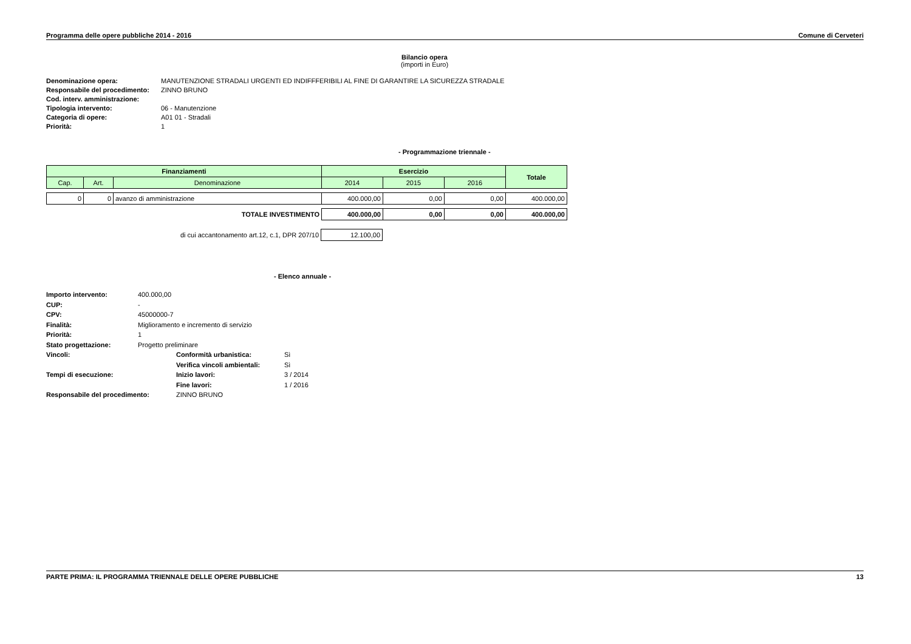Programma delle opere pubbliche 2014 - 2016 Comune di Cerveteri
Bilancio opera
(importi in Euro)
Denominazione opera: MANUTENZIONE STRADALI URGENTI ED INDIFFFERIBILI AL FINE DI GARANTIRE LA SICUREZZA STRADALE Responsabile del procedimento: ZINNO BRUNO Cod. interv. amministrazione: Tipologia intervento: 06 - Manutenzione Categoria di opere: A01 01 - Stradali Priorità: 1
- Programmazione triennale -
| Finanziamenti | | | Esercizio | | | Totale |
| --- | --- | --- | --- | --- | --- | --- |
| Cap. | Art. | Denominazione | 2014 | 2015 | 2016 | |
| 0 | 0 | avanzo di amministrazione | 400.000,00 | 0,00 | 0,00 | 400.000,00 |
| TOTALE INVESTIMENTO | 400.000,00 | 0,00 | 0,00 | 400.000,00 |
| di cui accantonamento art.12, c.1, DPR 207/10 | 12.100,00 |
- Elenco annuale -
Importo intervento: 400.000,00 CUP: - CPV: 45000000-7 Finalità: Miglioramento e incremento di servizio Priorità: 1 Stato progettazione: Progetto preliminare Vincoli: Conformità urbanistica: Sì Verifica vincoli ambientali: Sì Tempi di esecuzione: Inizio lavori: 3 / 2014 Fine lavori: 1 / 2016 Responsabile del procedimento: ZINNO BRUNO
PARTE PRIMA: IL PROGRAMMA TRIENNALE DELLE OPERE PUBBLICHE 13